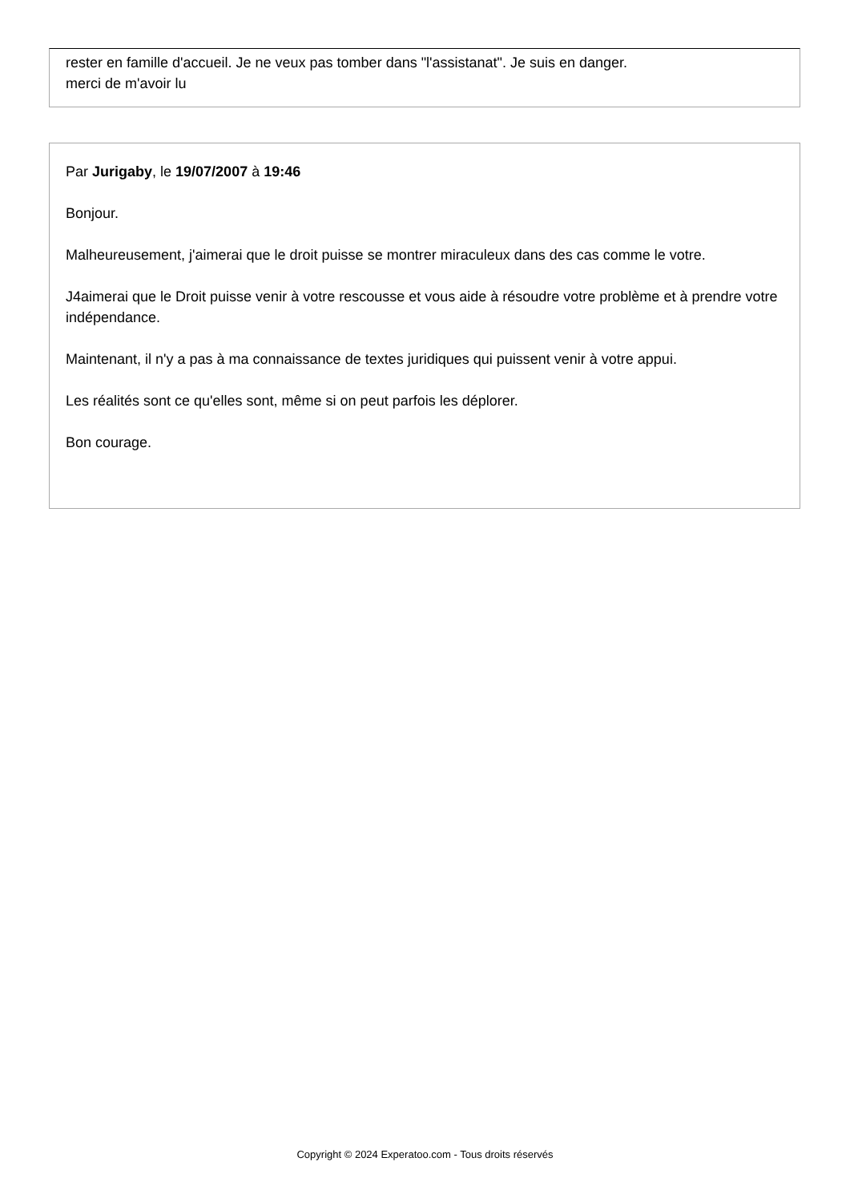rester en famille d'accueil. Je ne veux pas tomber dans "l'assistanat". Je suis en danger.
merci de m'avoir lu
Par Jurigaby, le 19/07/2007 à 19:46
Bonjour.
Malheureusement, j'aimerai que le droit puisse se montrer miraculeux dans des cas comme le votre.
J4aimerai que le Droit puisse venir à votre rescousse et vous aide à résoudre votre problème et à prendre votre indépendance.
Maintenant, il n'y a pas à ma connaissance de textes juridiques qui puissent venir à votre appui.
Les réalités sont ce qu'elles sont, même si on peut parfois les déplorer.
Bon courage.
Copyright © 2024 Experatoo.com - Tous droits réservés